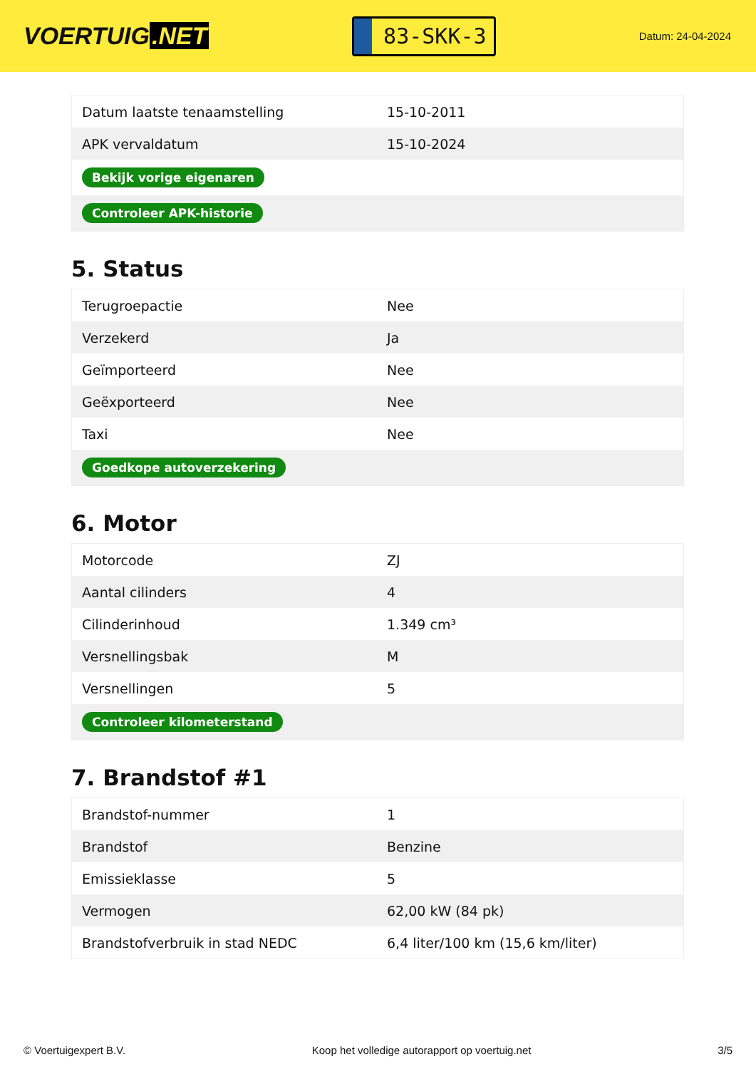VOERTUIG.NET
83-SKK-3
Datum: 24-04-2024
| Datum laatste tenaamstelling | 15-10-2011 |
| APK vervaldatum | 15-10-2024 |
| Bekijk vorige eigenaren | |
| Controleer APK-historie | |
5. Status
| Terugroepactie | Nee |
| Verzekerd | Ja |
| Geïmporteerd | Nee |
| Geëxporteerd | Nee |
| Taxi | Nee |
| Goedkope autoverzekering | |
6. Motor
| Motorcode | ZJ |
| Aantal cilinders | 4 |
| Cilinderinhoud | 1.349 cm³ |
| Versnellingsbak | M |
| Versnellingen | 5 |
| Controleer kilometerstand | |
7. Brandstof #1
| Brandstof-nummer | 1 |
| Brandstof | Benzine |
| Emissieklasse | 5 |
| Vermogen | 62,00 kW (84 pk) |
| Brandstofverbruik in stad NEDC | 6,4 liter/100 km (15,6 km/liter) |
© Voertuigexpert B.V. Koop het volledige autorapport op voertuig.net 3/5